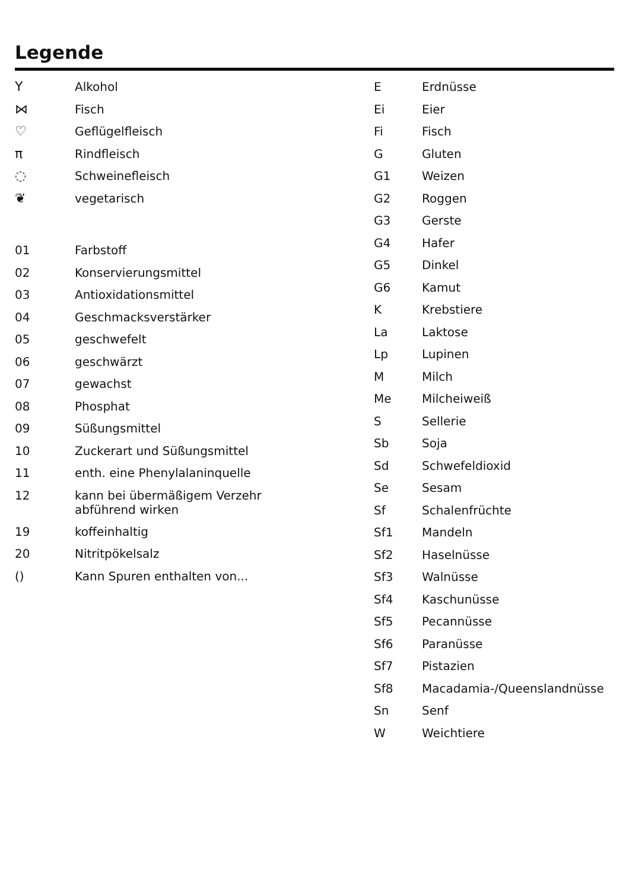Legende
| Y | Alkohol |
| ⋈ | Fisch |
| ♡ | Geflügelfleisch |
| π | Rindfleisch |
| ◌ | Schweinefleisch |
| ❦ | vegetarisch |
| 01 | Farbstoff |
| 02 | Konservierungsmittel |
| 03 | Antioxidationsmittel |
| 04 | Geschmacksverstärker |
| 05 | geschwefelt |
| 06 | geschwärzt |
| 07 | gewachst |
| 08 | Phosphat |
| 09 | Süßungsmittel |
| 10 | Zuckerart und Süßungsmittel |
| 11 | enth. eine Phenylalaninquelle |
| 12 | kann bei übermäßigem Verzehr abführend wirken |
| 19 | koffeinhaltig |
| 20 | Nitritpökelsalz |
| () | Kann Spuren enthalten von... |
| E | Erdnüsse |
| Ei | Eier |
| Fi | Fisch |
| G | Gluten |
| G1 | Weizen |
| G2 | Roggen |
| G3 | Gerste |
| G4 | Hafer |
| G5 | Dinkel |
| G6 | Kamut |
| K | Krebstiere |
| La | Laktose |
| Lp | Lupinen |
| M | Milch |
| Me | Milcheiweiß |
| S | Sellerie |
| Sb | Soja |
| Sd | Schwefeldioxid |
| Se | Sesam |
| Sf | Schalenfrüchte |
| Sf1 | Mandeln |
| Sf2 | Haselnüsse |
| Sf3 | Walnüsse |
| Sf4 | Kaschunüsse |
| Sf5 | Pecannüsse |
| Sf6 | Paranüsse |
| Sf7 | Pistazien |
| Sf8 | Macadamia-/Queenslandnüsse |
| Sn | Senf |
| W | Weichtiere |